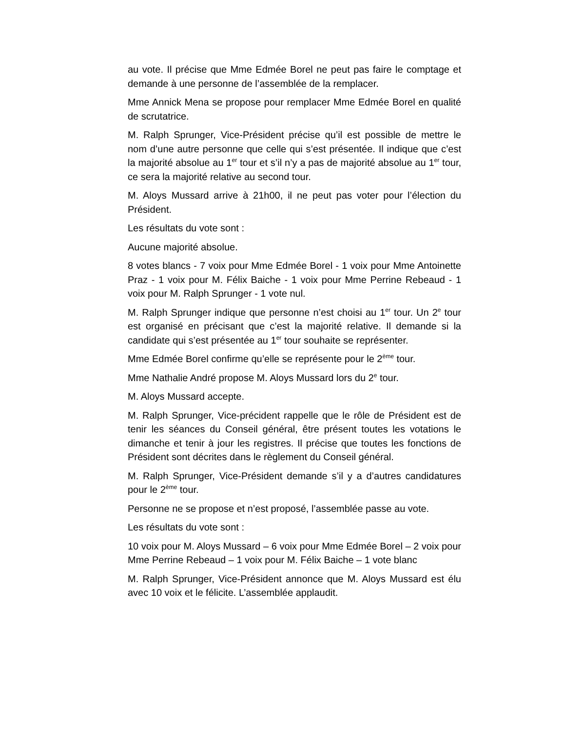au vote. Il précise que Mme Edmée Borel ne peut pas faire le comptage et demande à une personne de l’assemblée de la remplacer.
Mme Annick Mena se propose pour remplacer Mme Edmée Borel en qualité de scrutatrice.
M. Ralph Sprunger, Vice-Président précise qu’il est possible de mettre le nom d’une autre personne que celle qui s’est présentée. Il indique que c’est la majorité absolue au 1<sup>er</sup> tour et s’il n’y a pas de majorité absolue au 1<sup>er</sup> tour, ce sera la majorité relative au second tour.
M. Aloys Mussard arrive à 21h00, il ne peut pas voter pour l’élection du Président.
Les résultats du vote sont :
Aucune majorité absolue.
8 votes blancs - 7 voix pour Mme Edmée Borel - 1 voix pour Mme Antoinette Praz - 1 voix pour M. Félix Baiche - 1 voix pour Mme Perrine Rebeaud - 1 voix pour M. Ralph Sprunger - 1 vote nul.
M. Ralph Sprunger indique que personne n’est choisi au 1<sup>er</sup> tour. Un 2<sup>e</sup> tour est organisé en précisant que c’est la majorité relative. Il demande si la candidate qui s’est présentée au 1<sup>er</sup> tour souhaite se représenter.
Mme Edmée Borel confirme qu’elle se représente pour le 2<sup>ème</sup> tour.
Mme Nathalie André propose M. Aloys Mussard lors du 2<sup>e</sup> tour.
M. Aloys Mussard accepte.
M. Ralph Sprunger, Vice-précident rappelle que le rôle de Président est de tenir les séances du Conseil général, être présent toutes les votations le dimanche et tenir à jour les registres. Il précise que toutes les fonctions de Président sont décrites dans le règlement du Conseil général.
M. Ralph Sprunger, Vice-Président demande s’il y a d’autres candidatures pour le 2<sup>ème</sup> tour.
Personne ne se propose et n’est proposé, l’assemblée passe au vote.
Les résultats du vote sont :
10 voix pour M. Aloys Mussard – 6 voix pour Mme Edmée Borel – 2 voix pour Mme Perrine Rebeaud – 1 voix pour M. Félix Baiche – 1 vote blanc
M. Ralph Sprunger, Vice-Président annonce que M. Aloys Mussard est élu avec 10 voix et le félicite. L’assemblée applaudit.